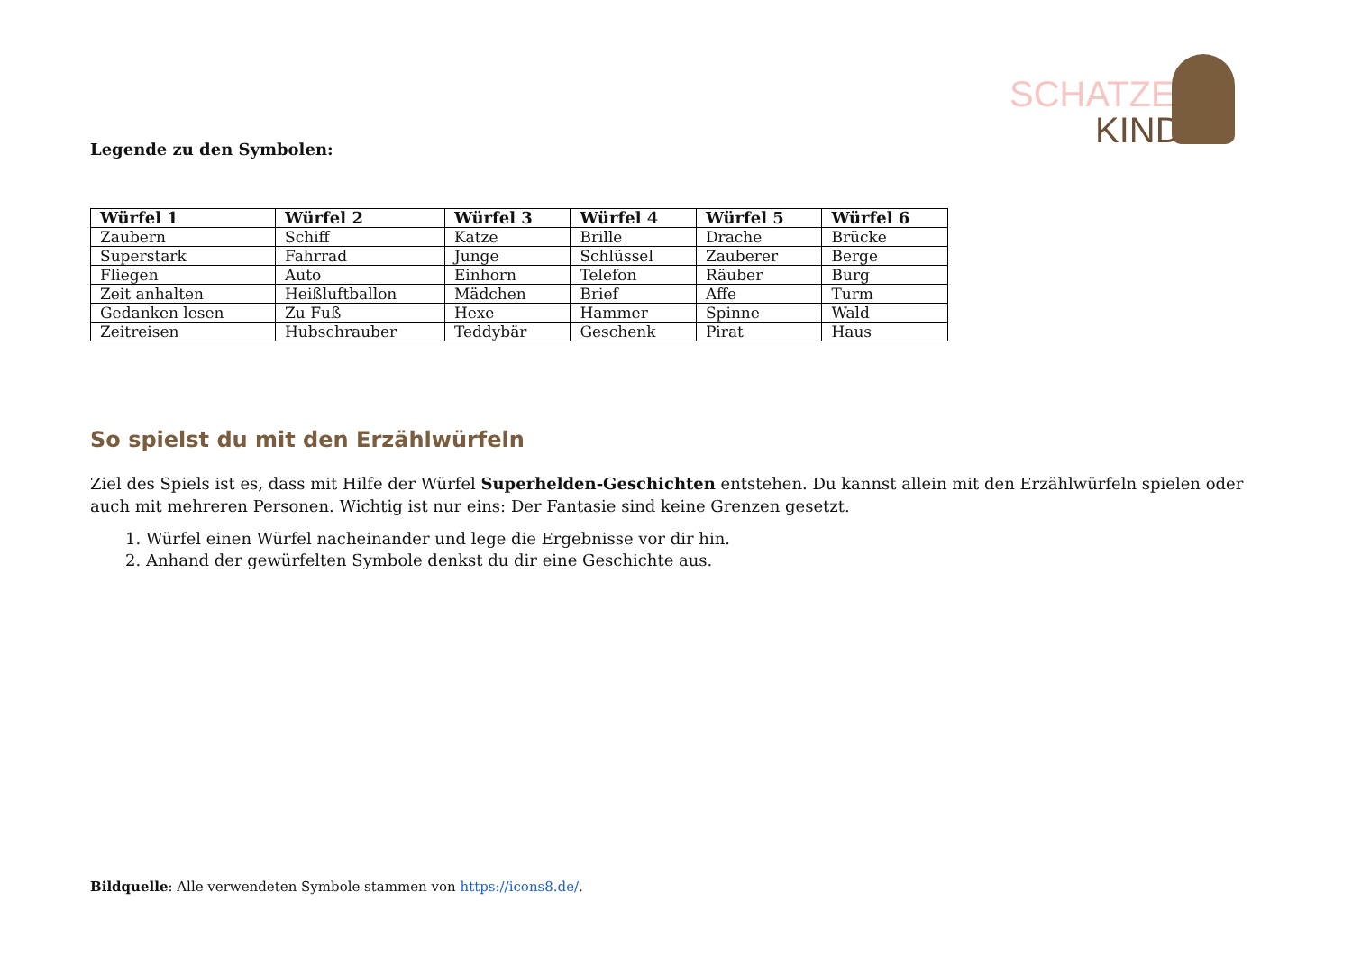SCHATZEN
KIND
Legende zu den Symbolen:
| Würfel 1 | Würfel 2 | Würfel 3 | Würfel 4 | Würfel 5 | Würfel 6 |
| --- | --- | --- | --- | --- | --- |
| Zaubern | Schiff | Katze | Brille | Drache | Brücke |
| Superstark | Fahrrad | Junge | Schlüssel | Zauberer | Berge |
| Fliegen | Auto | Einhorn | Telefon | Räuber | Burg |
| Zeit anhalten | Heißluftballon | Mädchen | Brief | Affe | Turm |
| Gedanken lesen | Zu Fuß | Hexe | Hammer | Spinne | Wald |
| Zeitreisen | Hubschrauber | Teddybär | Geschenk | Pirat | Haus |
So spielst du mit den Erzählwürfeln
Ziel des Spiels ist es, dass mit Hilfe der Würfel Superhelden-Geschichten entstehen. Du kannst allein mit den Erzählwürfeln spielen oder auch mit mehreren Personen. Wichtig ist nur eins: Der Fantasie sind keine Grenzen gesetzt.
1. Würfel einen Würfel nacheinander und lege die Ergebnisse vor dir hin.
2. Anhand der gewürfelten Symbole denkst du dir eine Geschichte aus.
Bildquelle: Alle verwendeten Symbole stammen von https://icons8.de/.